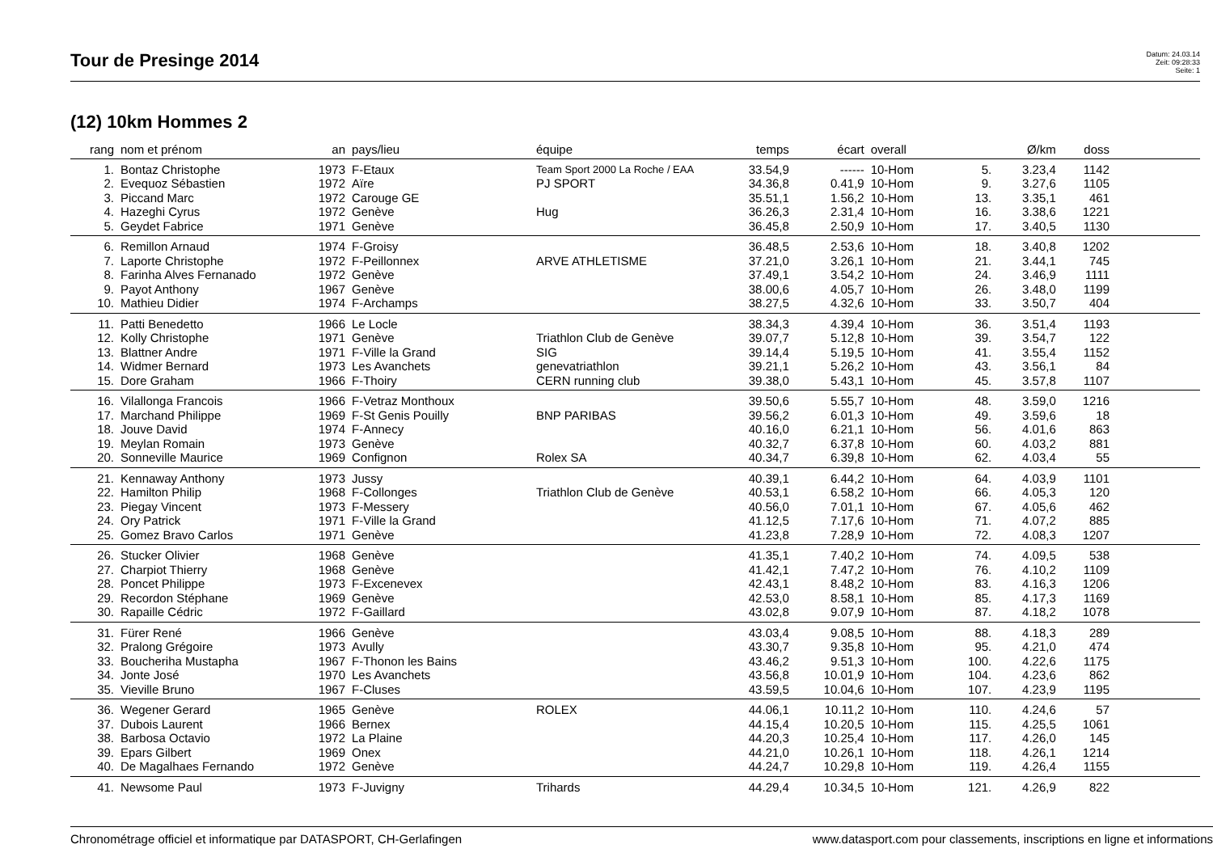Tour de Presinge 2014
Datum: 24.03.14
Zeit: 09:28:33
Seite: 1
(12) 10km Hommes 2
| rang | nom et prénom | an | pays/lieu | équipe | temps | écart | overall | | Ø/km | doss | |
| --- | --- | --- | --- | --- | --- | --- | --- | --- | --- | --- | --- |
| 1. | Bontaz Christophe | 1973 | F-Etaux | Team Sport 2000 La Roche / EAA | 33.54,9 | ------ | 10-Hom | 5. | 3.23,4 | 1142 | |
| 2. | Evequoz Sébastien | 1972 | Aïre | PJ SPORT | 34.36,8 | 0.41,9 | 10-Hom | 9. | 3.27,6 | 1105 | |
| 3. | Piccand Marc | 1972 | Carouge GE | | 35.51,1 | 1.56,2 | 10-Hom | 13. | 3.35,1 | 461 | |
| 4. | Hazeghi Cyrus | 1972 | Genève | Hug | 36.26,3 | 2.31,4 | 10-Hom | 16. | 3.38,6 | 1221 | |
| 5. | Geydet Fabrice | 1971 | Genève | | 36.45,8 | 2.50,9 | 10-Hom | 17. | 3.40,5 | 1130 | |
| 6. | Remillon Arnaud | 1974 | F-Groisy | | 36.48,5 | 2.53,6 | 10-Hom | 18. | 3.40,8 | 1202 | |
| 7. | Laporte Christophe | 1972 | F-Peillonnex | ARVE ATHLETISME | 37.21,0 | 3.26,1 | 10-Hom | 21. | 3.44,1 | 745 | |
| 8. | Farinha Alves Fernanado | 1972 | Genève | | 37.49,1 | 3.54,2 | 10-Hom | 24. | 3.46,9 | 1111 | |
| 9. | Payot Anthony | 1967 | Genève | | 38.00,6 | 4.05,7 | 10-Hom | 26. | 3.48,0 | 1199 | |
| 10. | Mathieu Didier | 1974 | F-Archamps | | 38.27,5 | 4.32,6 | 10-Hom | 33. | 3.50,7 | 404 | |
| 11. | Patti Benedetto | 1966 | Le Locle | | 38.34,3 | 4.39,4 | 10-Hom | 36. | 3.51,4 | 1193 | |
| 12. | Kolly Christophe | 1971 | Genève | Triathlon Club de Genève | 39.07,7 | 5.12,8 | 10-Hom | 39. | 3.54,7 | 122 | |
| 13. | Blattner Andre | 1971 | F-Ville la Grand | SIG | 39.14,4 | 5.19,5 | 10-Hom | 41. | 3.55,4 | 1152 | |
| 14. | Widmer Bernard | 1973 | Les Avanchets | genevatriathlon | 39.21,1 | 5.26,2 | 10-Hom | 43. | 3.56,1 | 84 | |
| 15. | Dore Graham | 1966 | F-Thoiry | CERN running club | 39.38,0 | 5.43,1 | 10-Hom | 45. | 3.57,8 | 1107 | |
| 16. | Vilallonga Francois | 1966 | F-Vetraz Monthoux | | 39.50,6 | 5.55,7 | 10-Hom | 48. | 3.59,0 | 1216 | |
| 17. | Marchand Philippe | 1969 | F-St Genis Pouilly | BNP PARIBAS | 39.56,2 | 6.01,3 | 10-Hom | 49. | 3.59,6 | 18 | |
| 18. | Jouve David | 1974 | F-Annecy | | 40.16,0 | 6.21,1 | 10-Hom | 56. | 4.01,6 | 863 | |
| 19. | Meylan Romain | 1973 | Genève | | 40.32,7 | 6.37,8 | 10-Hom | 60. | 4.03,2 | 881 | |
| 20. | Sonneville Maurice | 1969 | Confignon | Rolex SA | 40.34,7 | 6.39,8 | 10-Hom | 62. | 4.03,4 | 55 | |
| 21. | Kennaway Anthony | 1973 | Jussy | | 40.39,1 | 6.44,2 | 10-Hom | 64. | 4.03,9 | 1101 | |
| 22. | Hamilton Philip | 1968 | F-Collonges | Triathlon Club de Genève | 40.53,1 | 6.58,2 | 10-Hom | 66. | 4.05,3 | 120 | |
| 23. | Piegay Vincent | 1973 | F-Messery | | 40.56,0 | 7.01,1 | 10-Hom | 67. | 4.05,6 | 462 | |
| 24. | Ory Patrick | 1971 | F-Ville la Grand | | 41.12,5 | 7.17,6 | 10-Hom | 71. | 4.07,2 | 885 | |
| 25. | Gomez Bravo Carlos | 1971 | Genève | | 41.23,8 | 7.28,9 | 10-Hom | 72. | 4.08,3 | 1207 | |
| 26. | Stucker Olivier | 1968 | Genève | | 41.35,1 | 7.40,2 | 10-Hom | 74. | 4.09,5 | 538 | |
| 27. | Charpiot Thierry | 1968 | Genève | | 41.42,1 | 7.47,2 | 10-Hom | 76. | 4.10,2 | 1109 | |
| 28. | Poncet Philippe | 1973 | F-Excenevex | | 42.43,1 | 8.48,2 | 10-Hom | 83. | 4.16,3 | 1206 | |
| 29. | Recordon Stéphane | 1969 | Genève | | 42.53,0 | 8.58,1 | 10-Hom | 85. | 4.17,3 | 1169 | |
| 30. | Rapaille Cédric | 1972 | F-Gaillard | | 43.02,8 | 9.07,9 | 10-Hom | 87. | 4.18,2 | 1078 | |
| 31. | Fürer René | 1966 | Genève | | 43.03,4 | 9.08,5 | 10-Hom | 88. | 4.18,3 | 289 | |
| 32. | Pralong Grégoire | 1973 | Avully | | 43.30,7 | 9.35,8 | 10-Hom | 95. | 4.21,0 | 474 | |
| 33. | Boucheriha Mustapha | 1967 | F-Thonon les Bains | | 43.46,2 | 9.51,3 | 10-Hom | 100. | 4.22,6 | 1175 | |
| 34. | Jonte José | 1970 | Les Avanchets | | 43.56,8 | 10.01,9 | 10-Hom | 104. | 4.23,6 | 862 | |
| 35. | Vieville Bruno | 1967 | F-Cluses | | 43.59,5 | 10.04,6 | 10-Hom | 107. | 4.23,9 | 1195 | |
| 36. | Wegener Gerard | 1965 | Genève | ROLEX | 44.06,1 | 10.11,2 | 10-Hom | 110. | 4.24,6 | 57 | |
| 37. | Dubois Laurent | 1966 | Bernex | | 44.15,4 | 10.20,5 | 10-Hom | 115. | 4.25,5 | 1061 | |
| 38. | Barbosa Octavio | 1972 | La Plaine | | 44.20,3 | 10.25,4 | 10-Hom | 117. | 4.26,0 | 145 | |
| 39. | Epars Gilbert | 1969 | Onex | | 44.21,0 | 10.26,1 | 10-Hom | 118. | 4.26,1 | 1214 | |
| 40. | De Magalhaes Fernando | 1972 | Genève | | 44.24,7 | 10.29,8 | 10-Hom | 119. | 4.26,4 | 1155 | |
| 41. | Newsome Paul | 1973 | F-Juvigny | Trihards | 44.29,4 | 10.34,5 | 10-Hom | 121. | 4.26,9 | 822 | |
Chronométrage officiel et informatique par DATASPORT, CH-Gerlafingen www.datasport.com pour classements, inscriptions en ligne et informations